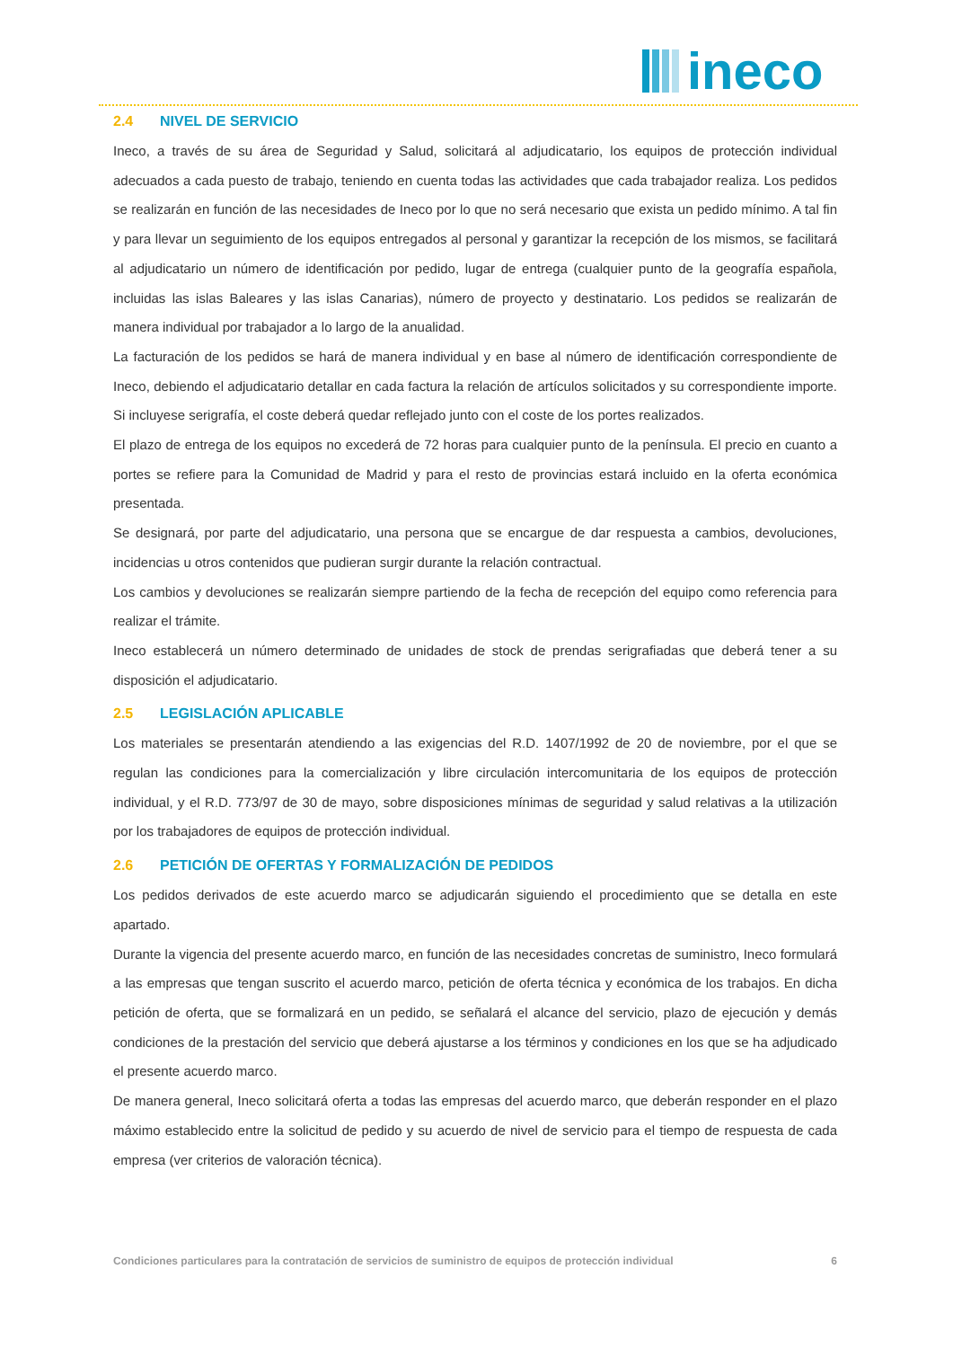ineco
2.4 NIVEL DE SERVICIO
Ineco, a través de su área de Seguridad y Salud, solicitará al adjudicatario, los equipos de protección individual adecuados a cada puesto de trabajo, teniendo en cuenta todas las actividades que cada trabajador realiza. Los pedidos se realizarán en función de las necesidades de Ineco por lo que no será necesario que exista un pedido mínimo. A tal fin y para llevar un seguimiento de los equipos entregados al personal y garantizar la recepción de los mismos, se facilitará al adjudicatario un número de identificación por pedido, lugar de entrega (cualquier punto de la geografía española, incluidas las islas Baleares y las islas Canarias), número de proyecto y destinatario. Los pedidos se realizarán de manera individual por trabajador a lo largo de la anualidad.
La facturación de los pedidos se hará de manera individual y en base al número de identificación correspondiente de Ineco, debiendo el adjudicatario detallar en cada factura la relación de artículos solicitados y su correspondiente importe. Si incluyese serigrafía, el coste deberá quedar reflejado junto con el coste de los portes realizados.
El plazo de entrega de los equipos no excederá de 72 horas para cualquier punto de la península. El precio en cuanto a portes se refiere para la Comunidad de Madrid y para el resto de provincias estará incluido en la oferta económica presentada.
Se designará, por parte del adjudicatario, una persona que se encargue de dar respuesta a cambios, devoluciones, incidencias u otros contenidos que pudieran surgir durante la relación contractual.
Los cambios y devoluciones se realizarán siempre partiendo de la fecha de recepción del equipo como referencia para realizar el trámite.
Ineco establecerá un número determinado de unidades de stock de prendas serigrafiadas que deberá tener a su disposición el adjudicatario.
2.5 LEGISLACIÓN APLICABLE
Los materiales se presentarán atendiendo a las exigencias del R.D. 1407/1992 de 20 de noviembre, por el que se regulan las condiciones para la comercialización y libre circulación intercomunitaria de los equipos de protección individual, y el R.D. 773/97 de 30 de mayo, sobre disposiciones mínimas de seguridad y salud relativas a la utilización por los trabajadores de equipos de protección individual.
2.6 PETICIÓN DE OFERTAS Y FORMALIZACIÓN DE PEDIDOS
Los pedidos derivados de este acuerdo marco se adjudicarán siguiendo el procedimiento que se detalla en este apartado.
Durante la vigencia del presente acuerdo marco, en función de las necesidades concretas de suministro, Ineco formulará a las empresas que tengan suscrito el acuerdo marco, petición de oferta técnica y económica de los trabajos. En dicha petición de oferta, que se formalizará en un pedido, se señalará el alcance del servicio, plazo de ejecución y demás condiciones de la prestación del servicio que deberá ajustarse a los términos y condiciones en los que se ha adjudicado el presente acuerdo marco.
De manera general, Ineco solicitará oferta a todas las empresas del acuerdo marco, que deberán responder en el plazo máximo establecido entre la solicitud de pedido y su acuerdo de nivel de servicio para el tiempo de respuesta de cada empresa (ver criterios de valoración técnica).
Condiciones particulares para la contratación de servicios de suministro de equipos de protección individual 6